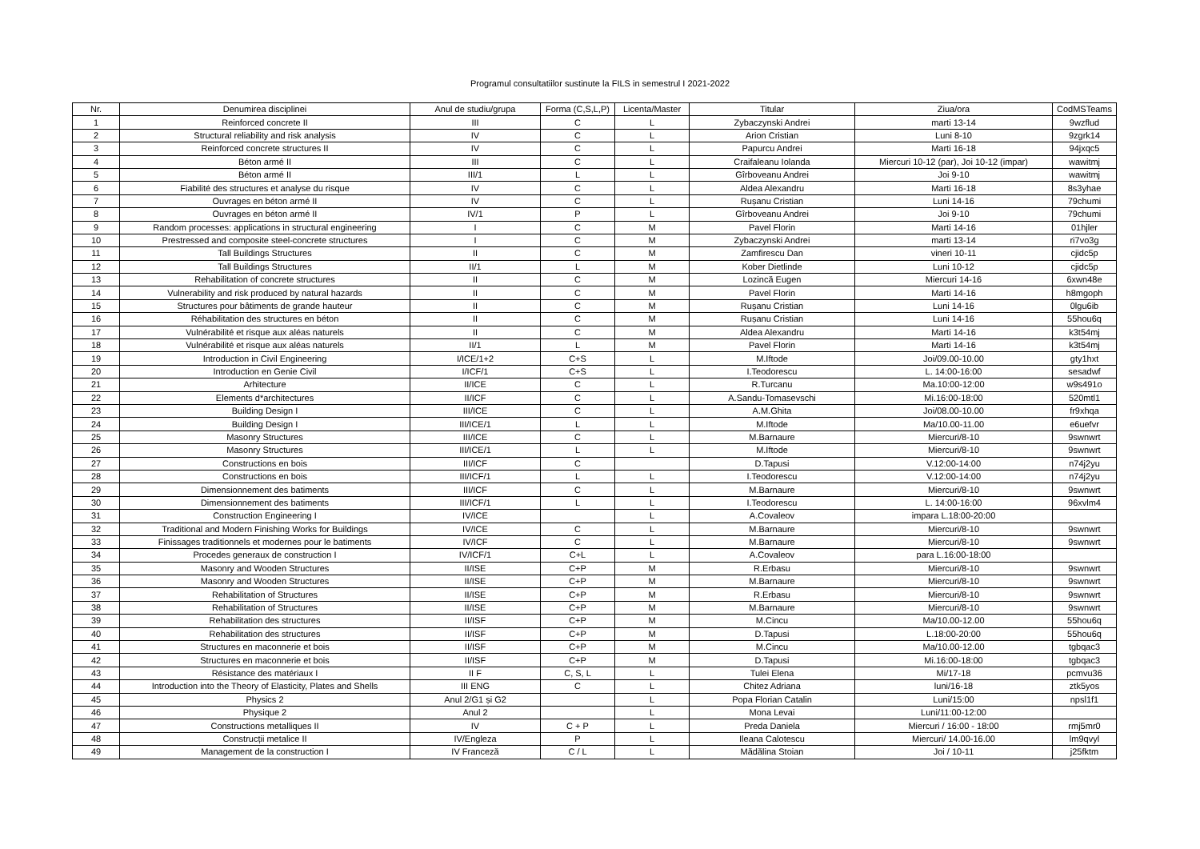Programul consultatiilor sustinute la FILS in semestrul I 2021-2022
| Nr. | Denumirea disciplinei | Anul de studiu/grupa | Forma (C,S,L,P) | Licenta/Master | Titular | Ziua/ora | CodMSTeams |
| --- | --- | --- | --- | --- | --- | --- | --- |
| 1 | Reinforced concrete II | III | C | L | Zybaczynski Andrei | marti 13-14 | 9wzflud |
| 2 | Structural reliability and risk analysis | IV | C | L | Arion Cristian | Luni 8-10 | 9zgrk14 |
| 3 | Reinforced concrete structures II | IV | C | L | Papurcu Andrei | Marti 16-18 | 94jxqc5 |
| 4 | Béton armé II | III | C | L | Craifaleanu Iolanda | Miercuri 10-12 (par), Joi 10-12 (impar) | wawitmj |
| 5 | Béton armé II | III/1 | L | L | Gîrboveanu Andrei | Joi 9-10 | wawitmj |
| 6 | Fiabilité des structures et analyse du risque | IV | C | L | Aldea Alexandru | Marti 16-18 | 8s3yhae |
| 7 | Ouvrages en béton armé II | IV | C | L | Rușanu Cristian | Luni 14-16 | 79chumi |
| 8 | Ouvrages en béton armé II | IV/1 | P | L | Gîrboveanu Andrei | Joi 9-10 | 79chumi |
| 9 | Random processes: applications in structural engineering | I | C | M | Pavel Florin | Marti 14-16 | 01hjler |
| 10 | Prestressed and composite steel-concrete structures | I | C | M | Zybaczynski Andrei | marti 13-14 | ri7vo3g |
| 11 | Tall Buildings Structures | II | C | M | Zamfirescu Dan | vineri 10-11 | cjidc5p |
| 12 | Tall Buildings Structures | II/1 | L | M | Kober Dietlinde | Luni 10-12 | cjidc5p |
| 13 | Rehabilitation of concrete structures | II | C | M | Lozincă Eugen | Miercuri 14-16 | 6xwn48e |
| 14 | Vulnerability and risk produced by natural hazards | II | C | M | Pavel Florin | Marti 14-16 | h8mgoph |
| 15 | Structures pour bâtiments de grande hauteur | II | C | M | Rușanu Cristian | Luni 14-16 | 0lgu6ib |
| 16 | Réhabilitation des structures en béton | II | C | M | Rușanu Cristian | Luni 14-16 | 55hou6q |
| 17 | Vulnérabilité et risque aux aléas naturels | II | C | M | Aldea Alexandru | Marti 14-16 | k3t54mj |
| 18 | Vulnérabilité et risque aux aléas naturels | II/1 | L | M | Pavel Florin | Marti 14-16 | k3t54mj |
| 19 | Introduction in Civil Engineering | I/ICE/1+2 | C+S | L | M.Iftode | Joi/09.00-10.00 | gty1hxt |
| 20 | Introduction en Genie Civil | I/ICF/1 | C+S | L | I.Teodorescu | L. 14:00-16:00 | sesadwf |
| 21 | Arhitecture | II/ICE | C | L | R.Turcanu | Ma.10:00-12:00 | w9s491o |
| 22 | Elements d*architectures | II/ICF | C | L | A.Sandu-Tomasevschi | Mi.16:00-18:00 | 520mtl1 |
| 23 | Building Design I | III/ICE | C | L | A.M.Ghita | Joi/08.00-10.00 | fr9xhqa |
| 24 | Building Design I | III/ICE/1 | L | L | M.Iftode | Ma/10.00-11.00 | e6uefvr |
| 25 | Masonry Structures | III/ICE | C | L | M.Barnaure | Miercuri/8-10 | 9swnwrt |
| 26 | Masonry Structures | III/ICE/1 | L | L | M.Iftode | Miercuri/8-10 | 9swnwrt |
| 27 | Constructions en bois | III/ICF | C | | D.Tapusi | V.12:00-14:00 | n74j2yu |
| 28 | Constructions en bois | III/ICF/1 | L | L | I.Teodorescu | V.12:00-14:00 | n74j2yu |
| 29 | Dimensionnement des batiments | III/ICF | C | L | M.Barnaure | Miercuri/8-10 | 9swnwrt |
| 30 | Dimensionnement des batiments | III/ICF/1 | L | L | I.Teodorescu | L. 14:00-16:00 | 96xvlm4 |
| 31 | Construction Engineering I | IV/ICE | | L | A.Covaleov | impara L.18:00-20:00 | |
| 32 | Traditional and Modern Finishing Works for Buildings | IV/ICE | C | L | M.Barnaure | Miercuri/8-10 | 9swnwrt |
| 33 | Finissages traditionnels et modernes pour le batiments | IV/ICF | C | L | M.Barnaure | Miercuri/8-10 | 9swnwrt |
| 34 | Procedes generaux de construction I | IV/ICF/1 | C+L | L | A.Covaleov | para L.16:00-18:00 | |
| 35 | Masonry and Wooden Structures | II/ISE | C+P | M | R.Erbasu | Miercuri/8-10 | 9swnwrt |
| 36 | Masonry and Wooden Structures | II/ISE | C+P | M | M.Barnaure | Miercuri/8-10 | 9swnwrt |
| 37 | Rehabilitation of Structures | II/ISE | C+P | M | R.Erbasu | Miercuri/8-10 | 9swnwrt |
| 38 | Rehabilitation of Structures | II/ISE | C+P | M | M.Barnaure | Miercuri/8-10 | 9swnwrt |
| 39 | Rehabilitation des structures | II/ISF | C+P | M | M.Cincu | Ma/10.00-12.00 | 55hou6q |
| 40 | Rehabilitation des structures | II/ISF | C+P | M | D.Tapusi | L.18:00-20:00 | 55hou6q |
| 41 | Structures en maconnerie et bois | II/ISF | C+P | M | M.Cincu | Ma/10.00-12.00 | tgbqac3 |
| 42 | Structures en maconnerie et bois | II/ISF | C+P | M | D.Tapusi | Mi.16:00-18:00 | tgbqac3 |
| 43 | Résistance des matériaux I | II F | C, S, L | L | Tulei Elena | Mi/17-18 | pcmvu36 |
| 44 | Introduction into the Theory of Elasticity, Plates and Shells | III ENG | C | L | Chitez Adriana | luni/16-18 | ztk5yos |
| 45 | Physics 2 | Anul 2/G1 și G2 | | L | Popa Florian Catalin | Luni/15:00 | npsl1f1 |
| 46 | Physique 2 | Anul 2 | | L | Mona Levai | Luni/11:00-12:00 | |
| 47 | Constructions metalliques II | IV | C + P | L | Preda Daniela | Miercuri / 16:00 - 18:00 | rmj5mr0 |
| 48 | Construcții metalice II | IV/Engleza | P | L | Ileana Calotescu | Miercuri/ 14.00-16.00 | lm9qvyl |
| 49 | Management de la construction I | IV Franceză | C / L | L | Mădălina Stoian | Joi / 10-11 | j25fktm |